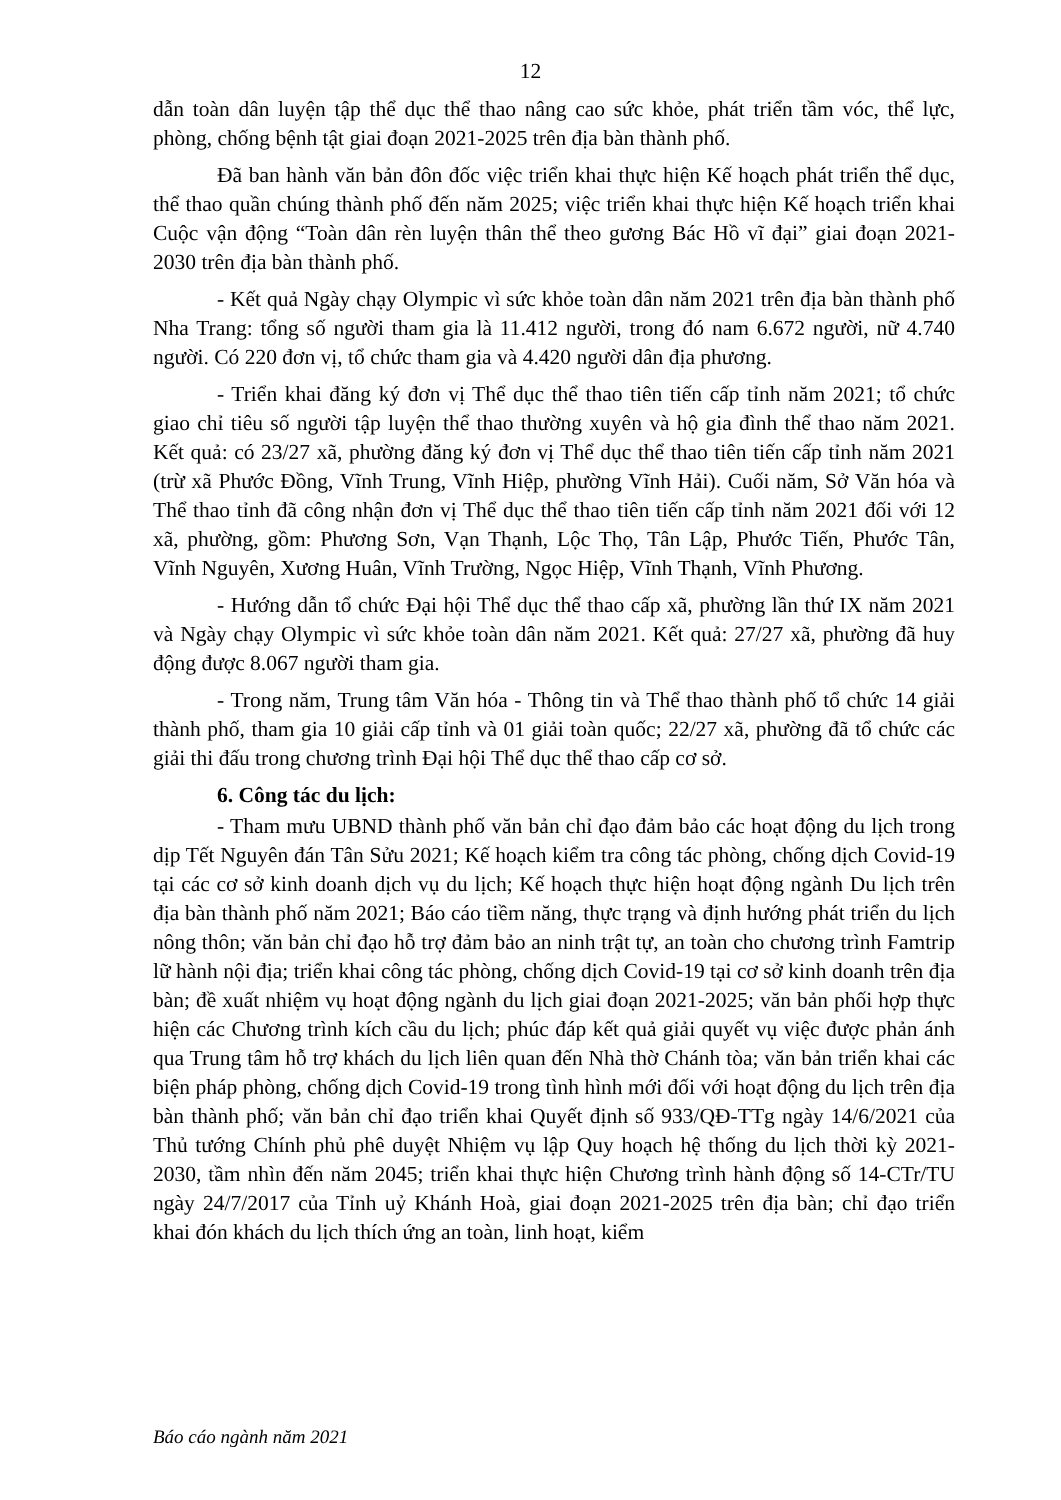12
dẫn toàn dân luyện tập thể dục thể thao nâng cao sức khỏe, phát triển tầm vóc, thể lực, phòng, chống bệnh tật giai đoạn 2021-2025 trên địa bàn thành phố.
Đã ban hành văn bản đôn đốc việc triển khai thực hiện Kế hoạch phát triển thể dục, thể thao quần chúng thành phố đến năm 2025; việc triển khai thực hiện Kế hoạch triển khai Cuộc vận động “Toàn dân rèn luyện thân thể theo gương Bác Hồ vĩ đại” giai đoạn 2021-2030 trên địa bàn thành phố.
- Kết quả Ngày chạy Olympic vì sức khỏe toàn dân năm 2021 trên địa bàn thành phố Nha Trang: tổng số người tham gia là 11.412 người, trong đó nam 6.672 người, nữ 4.740 người. Có 220 đơn vị, tổ chức tham gia và 4.420 người dân địa phương.
- Triển khai đăng ký đơn vị Thể dục thể thao tiên tiến cấp tỉnh năm 2021; tổ chức giao chỉ tiêu số người tập luyện thể thao thường xuyên và hộ gia đình thể thao năm 2021. Kết quả: có 23/27 xã, phường đăng ký đơn vị Thể dục thể thao tiên tiến cấp tỉnh năm 2021 (trừ xã Phước Đồng, Vĩnh Trung, Vĩnh Hiệp, phường Vĩnh Hải). Cuối năm, Sở Văn hóa và Thể thao tỉnh đã công nhận đơn vị Thể dục thể thao tiên tiến cấp tỉnh năm 2021 đối với 12 xã, phường, gồm: Phương Sơn, Vạn Thạnh, Lộc Thọ, Tân Lập, Phước Tiến, Phước Tân, Vĩnh Nguyên, Xương Huân, Vĩnh Trường, Ngọc Hiệp, Vĩnh Thạnh, Vĩnh Phương.
- Hướng dẫn tổ chức Đại hội Thể dục thể thao cấp xã, phường lần thứ IX năm 2021 và Ngày chạy Olympic vì sức khỏe toàn dân năm 2021. Kết quả: 27/27 xã, phường đã huy động được 8.067 người tham gia.
- Trong năm, Trung tâm Văn hóa - Thông tin và Thể thao thành phố tổ chức 14 giải thành phố, tham gia 10 giải cấp tỉnh và 01 giải toàn quốc; 22/27 xã, phường đã tổ chức các giải thi đấu trong chương trình Đại hội Thể dục thể thao cấp cơ sở.
6. Công tác du lịch:
- Tham mưu UBND thành phố văn bản chỉ đạo đảm bảo các hoạt động du lịch trong dịp Tết Nguyên đán Tân Sửu 2021; Kế hoạch kiểm tra công tác phòng, chống dịch Covid-19 tại các cơ sở kinh doanh dịch vụ du lịch; Kế hoạch thực hiện hoạt động ngành Du lịch trên địa bàn thành phố năm 2021; Báo cáo tiềm năng, thực trạng và định hướng phát triển du lịch nông thôn; văn bản chỉ đạo hỗ trợ đảm bảo an ninh trật tự, an toàn cho chương trình Famtrip lữ hành nội địa; triển khai công tác phòng, chống dịch Covid-19 tại cơ sở kinh doanh trên địa bàn; đề xuất nhiệm vụ hoạt động ngành du lịch giai đoạn 2021-2025; văn bản phối hợp thực hiện các Chương trình kích cầu du lịch; phúc đáp kết quả giải quyết vụ việc được phản ánh qua Trung tâm hỗ trợ khách du lịch liên quan đến Nhà thờ Chánh tòa; văn bản triển khai các biện pháp phòng, chống dịch Covid-19 trong tình hình mới đối với hoạt động du lịch trên địa bàn thành phố; văn bản chỉ đạo triển khai Quyết định số 933/QĐ-TTg ngày 14/6/2021 của Thủ tướng Chính phủ phê duyệt Nhiệm vụ lập Quy hoạch hệ thống du lịch thời kỳ 2021-2030, tầm nhìn đến năm 2045; triển khai thực hiện Chương trình hành động số 14-CTr/TU ngày 24/7/2017 của Tỉnh uỷ Khánh Hoà, giai đoạn 2021-2025 trên địa bàn; chỉ đạo triển khai đón khách du lịch thích ứng an toàn, linh hoạt, kiểm
Báo cáo ngành năm 2021